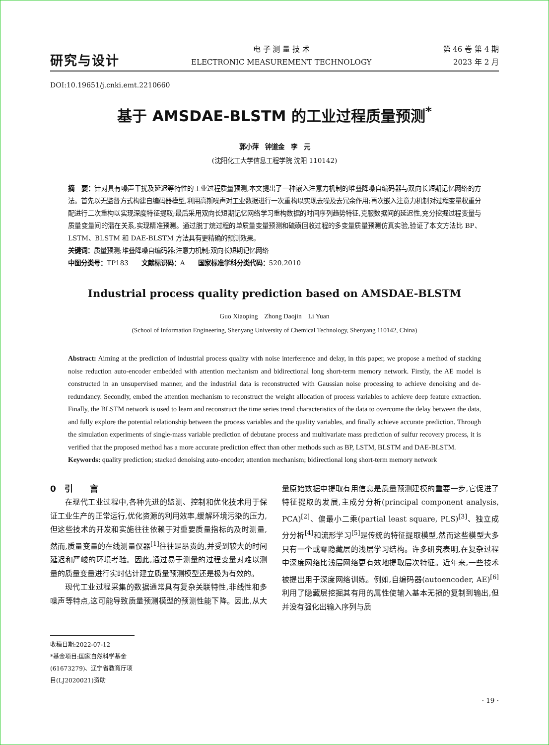研究与设计
电 子 测 量 技 术
ELECTRONIC MEASUREMENT TECHNOLOGY
第 46 卷 第 4 期
2023 年 2 月
DOI:10.19651/j.cnki.emt.2210660
基于 AMSDAE-BLSTM 的工业过程质量预测<sup>*</sup>
郭小萍　钟道金　李　元
(沈阳化工大学信息工程学院 沈阳 110142)
摘　要：针对具有噪声干扰及延迟等特性的工业过程质量预测,本文提出了一种嵌入注意力机制的堆叠降噪自编码器与双向长短期记忆网络的方法。首先以无监督方式构建自编码器模型,利用高斯噪声对工业数据进行一次重构以实现去噪及去冗余作用;再次嵌入注意力机制对过程变量权重分配进行二次重构以实现深度特征提取;最后采用双向长短期记忆网络学习重构数据的时间序列趋势特征,克服数据间的延迟性,充分挖掘过程变量与质量变量间的潜在关系,实现精准预测。通过脱丁烷过程的单质量变量预测和硫磺回收过程的多变量质量预测仿真实验,验证了本文方法比 BP、LSTM、BLSTM 和 DAE-BLSTM 方法具有更精确的预测效果。
关键词：质量预测;堆叠降噪自编码器;注意力机制;双向长短期记忆网络
中图分类号：TP183　　文献标识码：A　　国家标准学科分类代码：520.2010
Industrial process quality prediction based on AMSDAE-BLSTM
Guo Xiaoping　Zhong Daojin　Li Yuan
(School of Information Engineering, Shenyang University of Chemical Technology, Shenyang 110142, China)
Abstract: Aiming at the prediction of industrial process quality with noise interference and delay, in this paper, we propose a method of stacking noise reduction auto-encoder embedded with attention mechanism and bidirectional long short-term memory network. Firstly, the AE model is constructed in an unsupervised manner, and the industrial data is reconstructed with Gaussian noise processing to achieve denoising and de-redundancy. Secondly, embed the attention mechanism to reconstruct the weight allocation of process variables to achieve deep feature extraction. Finally, the BLSTM network is used to learn and reconstruct the time series trend characteristics of the data to overcome the delay between the data, and fully explore the potential relationship between the process variables and the quality variables, and finally achieve accurate prediction. Through the simulation experiments of single-mass variable prediction of debutane process and multivariate mass prediction of sulfur recovery process, it is verified that the proposed method has a more accurate prediction effect than other methods such as BP, LSTM, BLSTM and DAE-BLSTM.
Keywords: quality prediction; stacked denoising auto-encoder; attention mechanism; bidirectional long short-term memory network
0　引　　言
在现代工业过程中,各种先进的监测、控制和优化技术用于保证工业生产的正常运行,优化资源的利用效率,缓解环境污染的压力,但这些技术的开发和实施往往依赖于对重要质量指标的及时测量,然而,质量变量的在线测量仪器<sup>[1]</sup>往往是昂贵的,并受到较大的时间延迟和严峻的环境考验。因此,通过易于测量的过程变量对难以测量的质量变量进行实时估计建立质量预测模型还是极为有效的。
现代工业过程采集的数据通常具有复杂关联特性,非线性和多噪声等特点,这可能导致质量预测模型的预测性能下降。因此,从大量原始数据中提取有用信息是质量预测建模的重要一步,它促进了特征提取的发展,主成分分析(principal component analysis, PCA)<sup>[2]</sup>、偏最小二乘(partial least square, PLS)<sup>[3]</sup>、独立成分分析<sup>[4]</sup>和流形学习<sup>[5]</sup>是传统的特征提取模型,然而这些模型大多只有一个或零隐藏层的浅层学习结构。许多研究表明,在复杂过程中深度网络比浅层网络更有效地提取层次特征。近年来,一些技术被提出用于深度网络训练。例如,自编码器(autoencoder, AE)<sup>[6]</sup>利用了隐藏层挖掘其有用的属性使输入基本无损的复制到输出,但并没有强化出输入序列与质
收稿日期:2022-07-12
*基金项目:国家自然科学基金(61673279)、辽宁省教育厅项目(LJ2020021)资助
· 19 ·